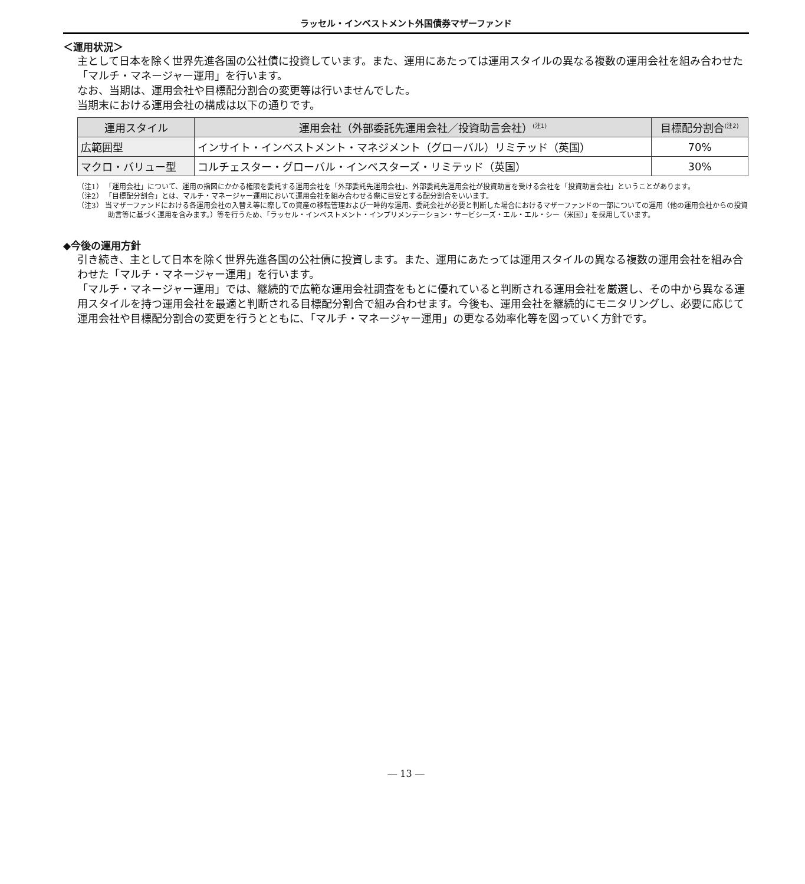ラッセル・インベストメント外国債券マザーファンド
＜運用状況＞
主として日本を除く世界先進各国の公社債に投資しています。また、運用にあたっては運用スタイルの異なる複数の運用会社を組み合わせた「マルチ・マネージャー運用」を行います。
なお、当期は、運用会社や目標配分割合の変更等は行いませんでした。
当期末における運用会社の構成は以下の通りです。
| 運用スタイル | 運用会社（外部委託先運用会社／投資助言会社）<sup>(注1)</sup> | 目標配分割合<sup>(注2)</sup> |
| --- | --- | --- |
| 広範囲型 | インサイト・インベストメント・マネジメント（グローバル）リミテッド（英国） | 70% |
| マクロ・バリュー型 | コルチェスター・グローバル・インベスターズ・リミテッド（英国） | 30% |
（注1） 「運用会社」について、運用の指図にかかる権限を委託する運用会社を「外部委託先運用会社」、外部委託先運用会社が投資助言を受ける会社を「投資助言会社」ということがあります。
（注2） 「目標配分割合」とは、マルチ・マネージャー運用において運用会社を組み合わせる際に目安とする配分割合をいいます。
（注3） 当マザーファンドにおける各運用会社の入替え等に際しての資産の移転管理および一時的な運用、委託会社が必要と判断した場合におけるマザーファンドの一部についての運用（他の運用会社からの投資助言等に基づく運用を含みます。）等を行うため、「ラッセル・インベストメント・インプリメンテーション・サービシーズ・エル・エル・シー（米国）」を採用しています。
◆今後の運用方針
引き続き、主として日本を除く世界先進各国の公社債に投資します。また、運用にあたっては運用スタイルの異なる複数の運用会社を組み合わせた「マルチ・マネージャー運用」を行います。
「マルチ・マネージャー運用」では、継続的で広範な運用会社調査をもとに優れていると判断される運用会社を厳選し、その中から異なる運用スタイルを持つ運用会社を最適と判断される目標配分割合で組み合わせます。今後も、運用会社を継続的にモニタリングし、必要に応じて運用会社や目標配分割合の変更を行うとともに、「マルチ・マネージャー運用」の更なる効率化等を図っていく方針です。
― 13 ―